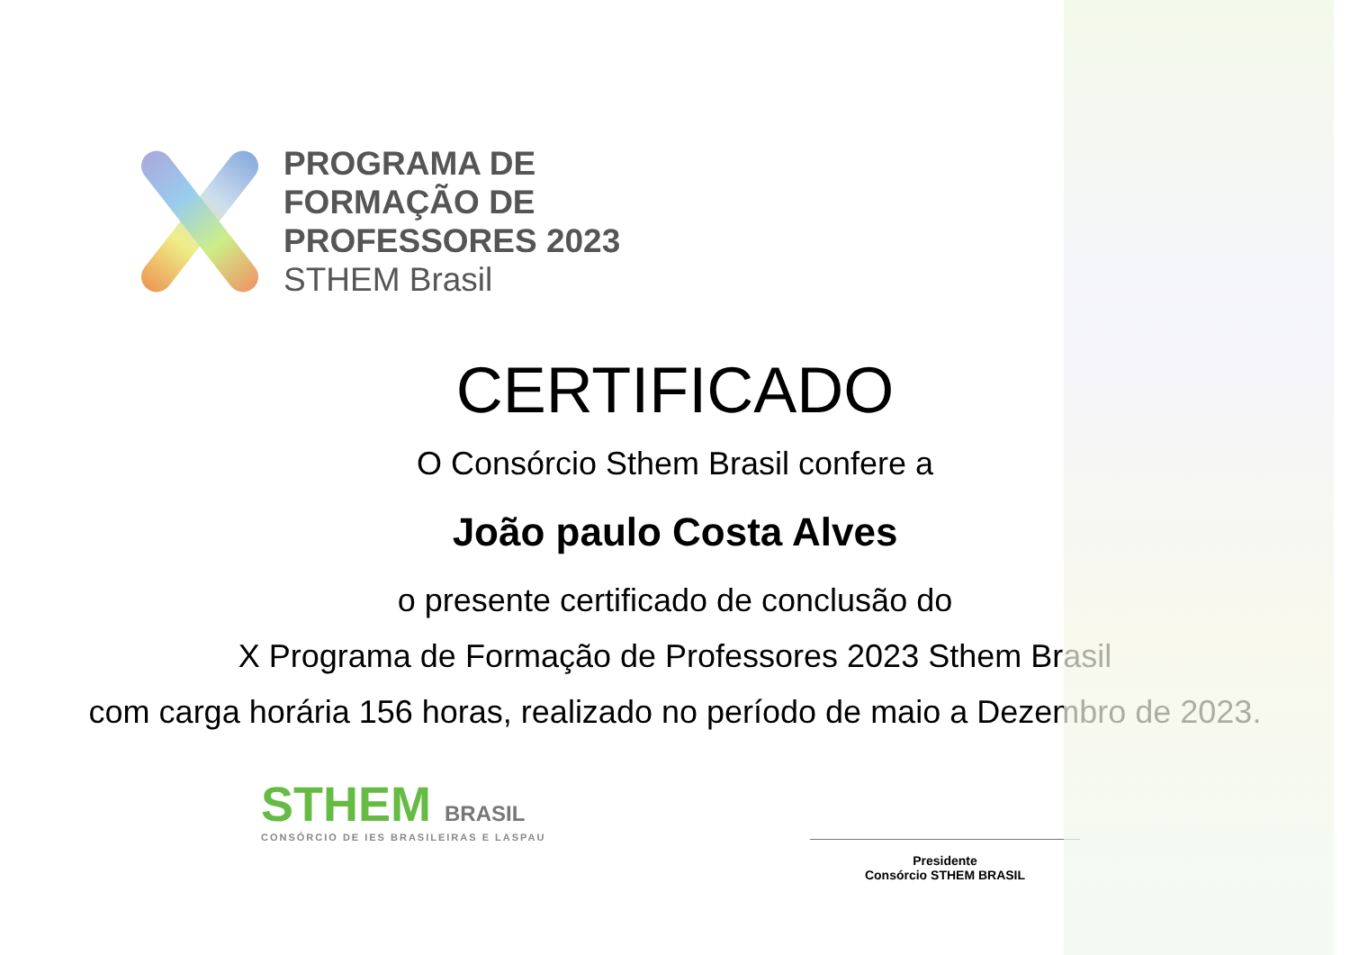PROGRAMA DE
FORMAÇÃO DE
PROFESSORES 2023
STHEM Brasil
CERTIFICADO
O Consórcio Sthem Brasil confere a
João paulo Costa Alves
o presente certificado de conclusão do
X Programa de Formação de Professores 2023 Sthem Brasil
com carga horária 156 horas, realizado no período de maio a Dezembro de 2023.
STHEM BRASIL
CONSÓRCIO DE IES BRASILEIRAS E LASPAU
Presidente
Consórcio STHEM BRASIL